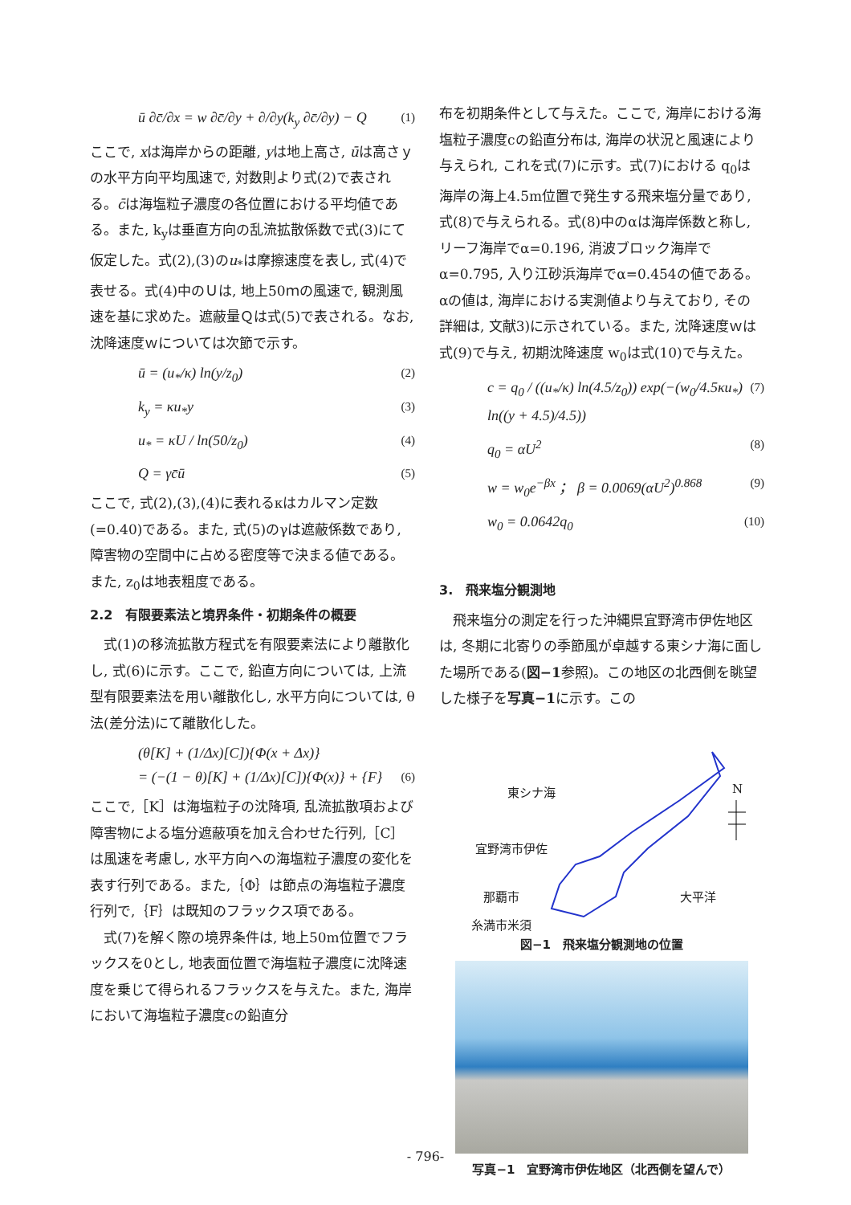ū ∂c̄/∂x = w ∂c̄/∂y + ∂/∂y(k<sub>y</sub> ∂c̄/∂y) − Q (1)
ここで, xは海岸からの距離, yは地上高さ, ūは高さｙの水平方向平均風速で, 対数則より式(2)で表される。c̄は海塩粒子濃度の各位置における平均値である。また, k<sub>y</sub>は垂直方向の乱流拡散係数で式(3)にて仮定した。式(2),(3)のu<sub>*</sub>は摩擦速度を表し, 式(4)で表せる。式(4)中のＵは, 地上50ｍの風速で, 観測風速を基に求めた。遮蔽量Ｑは式(5)で表される。なお, 沈降速度ｗについては次節で示す。
ū = (u<sub>*</sub>/κ) ln(y/z<sub>0</sub>) (2)
k<sub>y</sub> = κu<sub>*</sub>y (3)
u<sub>*</sub> = κU / ln(50/z<sub>0</sub>) (4)
Q = γc̄ū (5)
ここで, 式(2),(3),(4)に表れるκはカルマン定数(=0.40)である。また, 式(5)のγは遮蔽係数であり, 障害物の空間中に占める密度等で決まる値である。また, z<sub>0</sub>は地表粗度である。
2.2　有限要素法と境界条件・初期条件の概要
　式(1)の移流拡散方程式を有限要素法により離散化し, 式(6)に示す。ここで, 鉛直方向については, 上流型有限要素法を用い離散化し, 水平方向については, θ法(差分法)にて離散化した。
(θ[K] + (1/Δx)[C]){Φ(x + Δx)}
= (−(1 − θ)[K] + (1/Δx)[C]){Φ(x)} + {F}
(6)
ここで,［K］は海塩粒子の沈降項, 乱流拡散項および障害物による塩分遮蔽項を加え合わせた行列,［C］は風速を考慮し, 水平方向への海塩粒子濃度の変化を表す行列である。また,｛Φ｝は節点の海塩粒子濃度行列で,｛F｝は既知のフラックス項である。
　式(7)を解く際の境界条件は, 地上50m位置でフラックスを0とし, 地表面位置で海塩粒子濃度に沈降速度を乗じて得られるフラックスを与えた。また, 海岸において海塩粒子濃度cの鉛直分
布を初期条件として与えた。ここで, 海岸における海塩粒子濃度cの鉛直分布は, 海岸の状況と風速により与えられ, これを式(7)に示す。式(7)における q<sub>0</sub>は海岸の海上4.5m位置で発生する飛来塩分量であり, 式(8)で与えられる。式(8)中のαは海岸係数と称し, リーフ海岸でα=0.196, 消波ブロック海岸でα=0.795, 入り江砂浜海岸でα=0.454の値である。αの値は, 海岸における実測値より与えており, その詳細は, 文献3)に示されている。また, 沈降速度ｗは式(9)で与え, 初期沈降速度 w<sub>0</sub>は式(10)で与えた。
c = q<sub>0</sub> / ((u<sub>*</sub>/κ) ln(4.5/z<sub>0</sub>)) exp(−(w<sub>0</sub>/4.5κu<sub>*</sub>) ln((y + 4.5)/4.5)) (7)
q<sub>0</sub> = αU<sup>2</sup> (8)
w = w<sub>0</sub>e<sup>−βx</sup> ； β = 0.0069(αU<sup>2</sup>)<sup>0.868</sup> (9)
w<sub>0</sub> = 0.0642q<sub>0</sub> (10)
3.　飛来塩分観測地
　飛来塩分の測定を行った沖縄県宜野湾市伊佐地区は, 冬期に北寄りの季節風が卓越する東シナ海に面した場所である(図−1参照)。この地区の北西側を眺望した様子を写真−1に示す。この
東シナ海 N
宜野湾市伊佐
那覇市 大平洋
糸満市米須
図−1　飛来塩分観測地の位置
写真−1　宜野湾市伊佐地区（北西側を望んで）
- 796-